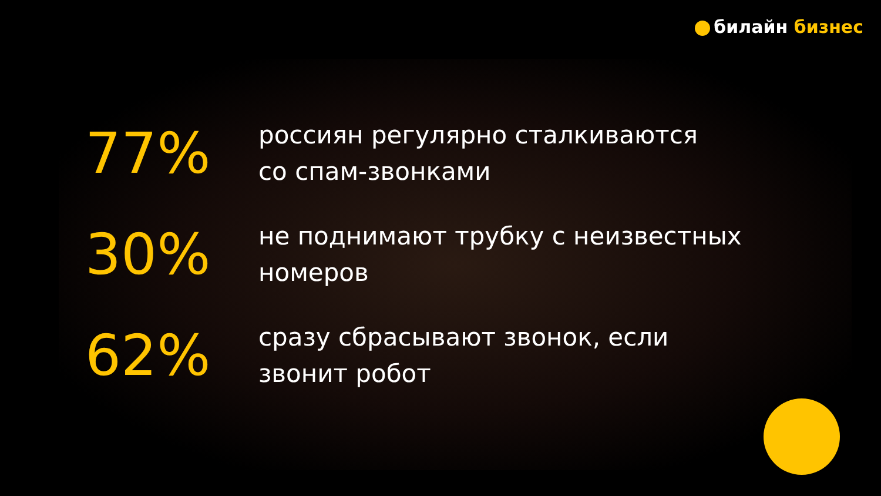билайн бизнес
77%
россиян регулярно сталкиваются
со спам-звонками
30%
не поднимают трубку с неизвестных
номеров
62%
сразу сбрасывают звонок, если
звонит робот